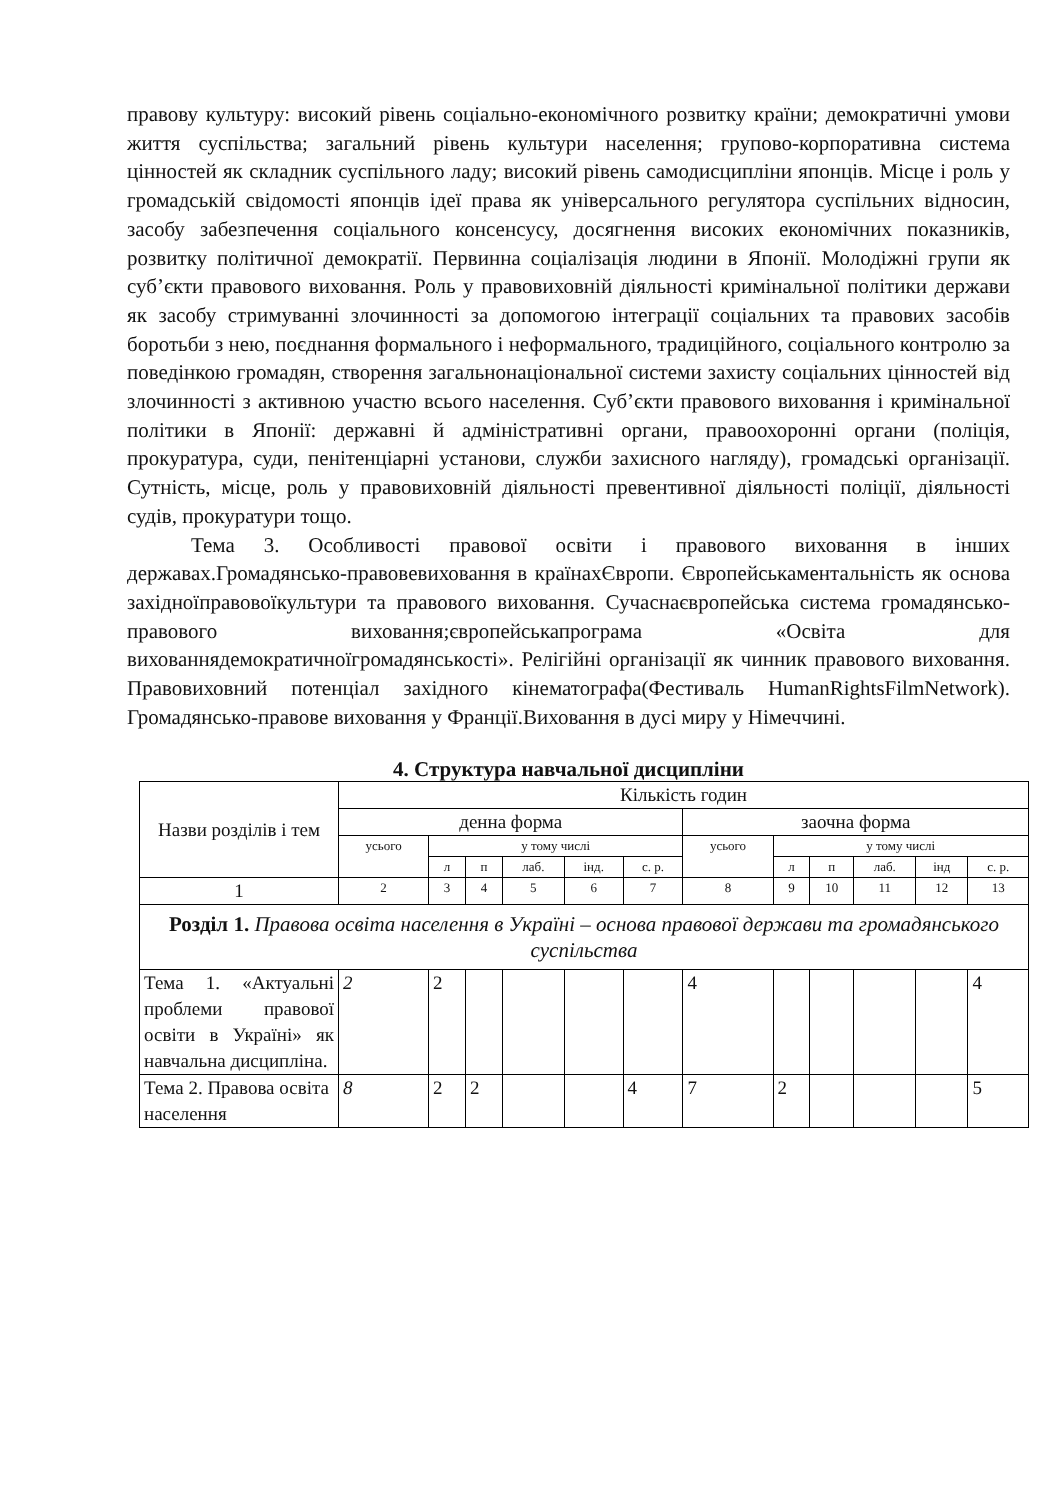правову культуру: високий рівень соціально-економічного розвитку країни; демократичні умови життя суспільства; загальний рівень культури населення; групово-корпоративна система цінностей як складник суспільного ладу; високий рівень самодисципліни японців. Місце і роль у громадській свідомості японців ідеї права як універсального регулятора суспільних відносин, засобу забезпечення соціального консенсусу, досягнення високих економічних показників, розвитку політичної демократії. Первинна соціалізація людини в Японії. Молодіжні групи як суб’єкти правового виховання. Роль у правовиховній діяльності кримінальної політики держави як засобу стримуванні злочинності за допомогою інтеграції соціальних та правових засобів боротьби з нею, поєднання формального і неформального, традиційного, соціального контролю за поведінкою громадян, створення загальнонаціональної системи захисту соціальних цінностей від злочинності з активною участю всього населення. Суб’єкти правового виховання і кримінальної політики в Японії: державні й адміністративні органи, правоохоронні органи (поліція, прокуратура, суди, пенітенціарні установи, служби захисного нагляду), громадські організації. Сутність, місце, роль у правовиховній діяльності превентивної діяльності поліції, діяльності судів, прокуратури тощо.
Тема 3. Особливості правової освіти і правового виховання в інших державах.Громадянсько-правовевиховання в країнахЄвропи. Європейськаментальність як основа західноїправовоїкультури та правового виховання. Сучаснаєвропейська система громадянсько-правового виховання;європейськапрограма «Освіта для вихованнядемократичноїгромадянськості». Релігійні організації як чинник правового виховання. Правовиховний потенціал західного кінематографа(Фестиваль HumanRightsFilmNetwork). Громадянсько-правове виховання у Франції.Виховання в дусі миру у Німеччині.
4. Структура навчальної дисципліни
| Назви розділів і тем | Кількість годин | | | | | | | | | | | |
| | денна форма | | | | | | заочна форма | | | | | |
| | усього | у тому числі | | | | | усього | у тому числі | | | | |
| | | л | п | лаб. | інд. | с. р. | | л | п | лаб. | інд | с. р. |
| 1 | 2 | 3 | 4 | 5 | 6 | 7 | 8 | 9 | 10 | 11 | 12 | 13 |
| Розділ 1. Правова освіта населення в Україні – основа правової держави та громадянського суспільства | | | | | | | | | | | | |
| Тема 1. «Актуальні проблеми правової освіти в Україні» як навчальна дисципліна. | 2 | 2 | | | | | 4 | | | | | 4 |
| Тема 2. Правова освіта населення | 8 | 2 | 2 | | | 4 | 7 | 2 | | | | 5 |